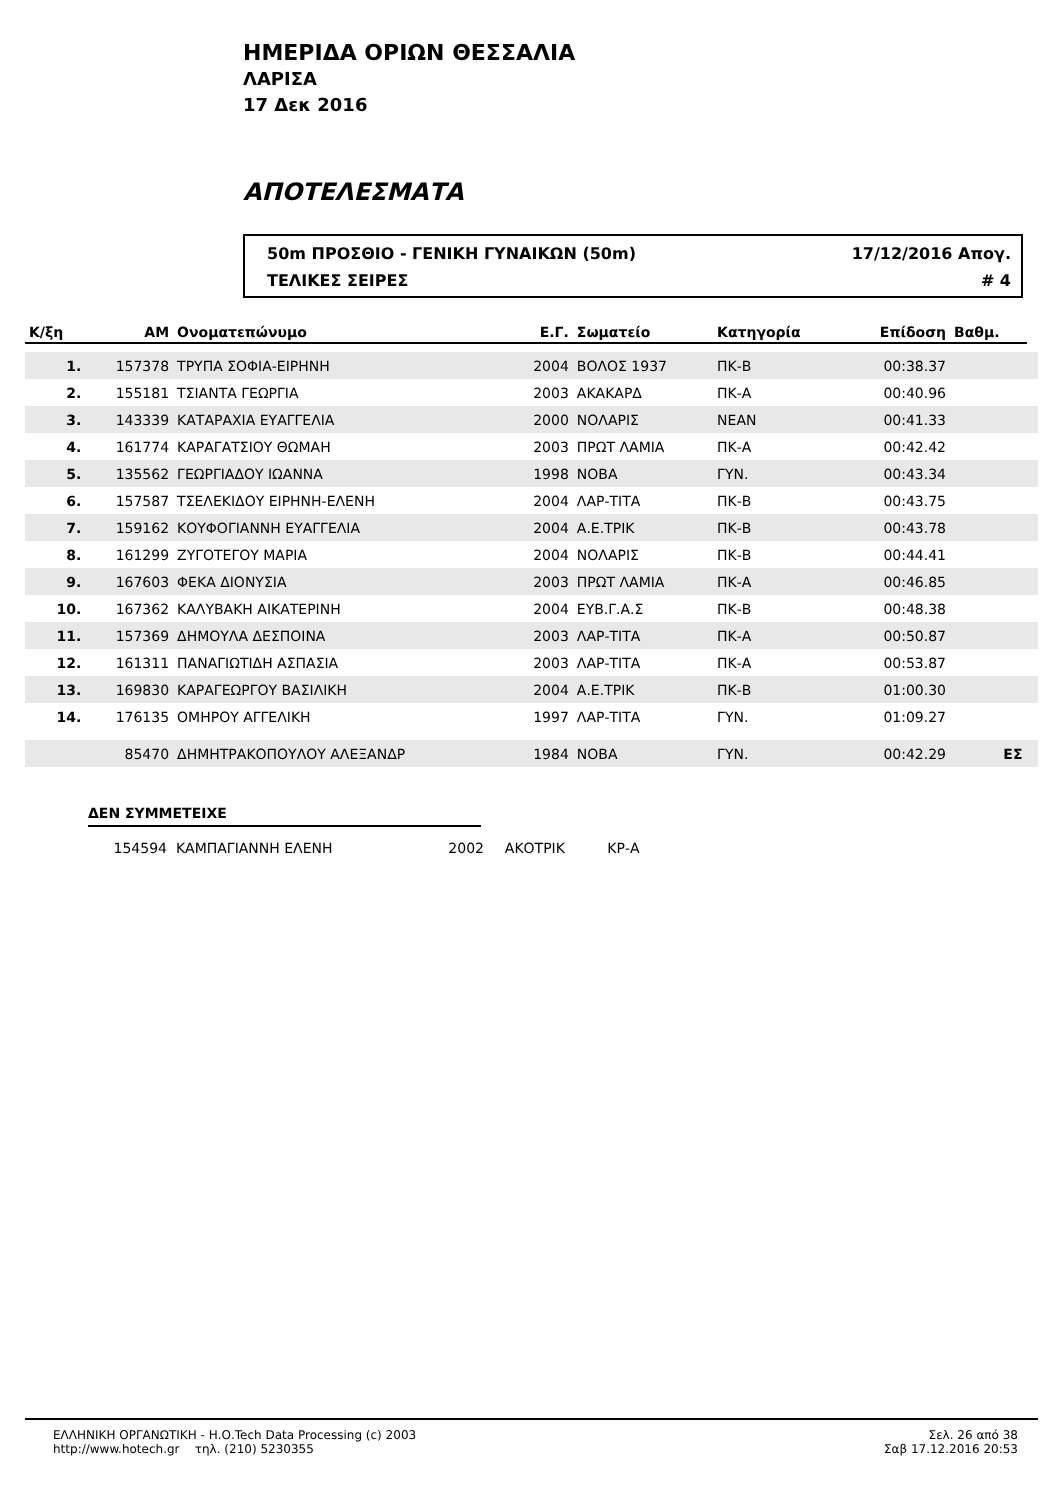ΗΜΕΡΙΔΑ ΟΡΙΩΝ ΘΕΣΣΑΛΙΑ
ΛΑΡΙΣΑ
17 Δεκ 2016
ΑΠΟΤΕΛΕΣΜΑΤΑ
50m ΠΡΟΣΘΙΟ - ΓΕΝΙΚΗ ΓΥΝΑΙΚΩΝ (50m) 17/12/2016 Απογ.
ΤΕΛΙΚΕΣ ΣΕΙΡΕΣ # 4
| Κ/ξη | ΑΜ | Ονοματεπώνυμο | Ε.Γ. | Σωματείο | Κατηγορία | Επίδοση | Βαθμ. | |
| --- | --- | --- | --- | --- | --- | --- | --- | --- |
| 1. | 157378 | ΤΡΥΠΑ ΣΟΦΙΑ-ΕΙΡΗΝΗ | 2004 | ΒΟΛΟΣ 1937 | ΠΚ-Β | 00:38.37 | | |
| 2. | 155181 | ΤΣΙΑΝΤΑ ΓΕΩΡΓΙΑ | 2003 | ΑΚΑΚΑΡΔ | ΠΚ-Α | 00:40.96 | | |
| 3. | 143339 | ΚΑΤΑΡΑΧΙΑ ΕΥΑΓΓΕΛΙΑ | 2000 | ΝΟΛΑΡΙΣ | ΝΕΑΝ | 00:41.33 | | |
| 4. | 161774 | ΚΑΡΑΓΑΤΣΙΟΥ ΘΩΜΑΗ | 2003 | ΠΡΩΤ ΛΑΜΙΑ | ΠΚ-Α | 00:42.42 | | |
| 5. | 135562 | ΓΕΩΡΓΙΑΔΟΥ ΙΩΑΝΝΑ | 1998 | ΝΟΒΑ | ΓΥΝ. | 00:43.34 | | |
| 6. | 157587 | ΤΣΕΛΕΚΙΔΟΥ ΕΙΡΗΝΗ-ΕΛΕΝΗ | 2004 | ΛΑΡ-ΤΙΤΑ | ΠΚ-Β | 00:43.75 | | |
| 7. | 159162 | ΚΟΥΦΟΓΙΑΝΝΗ ΕΥΑΓΓΕΛΙΑ | 2004 | Α.Ε.ΤΡΙΚ | ΠΚ-Β | 00:43.78 | | |
| 8. | 161299 | ΖΥΓΟΤΕΓΟΥ ΜΑΡΙΑ | 2004 | ΝΟΛΑΡΙΣ | ΠΚ-Β | 00:44.41 | | |
| 9. | 167603 | ΦΕΚΑ ΔΙΟΝΥΣΙΑ | 2003 | ΠΡΩΤ ΛΑΜΙΑ | ΠΚ-Α | 00:46.85 | | |
| 10. | 167362 | ΚΑΛΥΒΑΚΗ ΑΙΚΑΤΕΡΙΝΗ | 2004 | ΕΥΒ.Γ.Α.Σ | ΠΚ-Β | 00:48.38 | | |
| 11. | 157369 | ΔΗΜΟΥΛΑ ΔΕΣΠΟΙΝΑ | 2003 | ΛΑΡ-ΤΙΤΑ | ΠΚ-Α | 00:50.87 | | |
| 12. | 161311 | ΠΑΝΑΓΙΩΤΙΔΗ ΑΣΠΑΣΙΑ | 2003 | ΛΑΡ-ΤΙΤΑ | ΠΚ-Α | 00:53.87 | | |
| 13. | 169830 | ΚΑΡΑΓΕΩΡΓΟΥ ΒΑΣΙΛΙΚΗ | 2004 | Α.Ε.ΤΡΙΚ | ΠΚ-Β | 01:00.30 | | |
| 14. | 176135 | ΟΜΗΡΟΥ ΑΓΓΕΛΙΚΗ | 1997 | ΛΑΡ-ΤΙΤΑ | ΓΥΝ. | 01:09.27 | | |
| | 85470 | ΔΗΜΗΤΡΑΚΟΠΟΥΛΟΥ ΑΛΕΞΑΝΔΡ | 1984 | ΝΟΒΑ | ΓΥΝ. | 00:42.29 | ΕΣ | |
ΔΕΝ ΣΥΜΜΕΤΕΙΧΕ
154594 ΚΑΜΠΑΓΙΑΝΝΗ ΕΛΕΝΗ 2002 ΑΚΟΤΡΙΚ ΚΡ-Α
ΕΛΛΗΝΙΚΗ ΟΡΓΑΝΩΤΙΚΗ - Η.Ο.Tech Data Processing (c) 2003
http://www.hotech.gr τηλ. (210) 5230355
Σελ. 26 από 38
Σαβ 17.12.2016 20:53